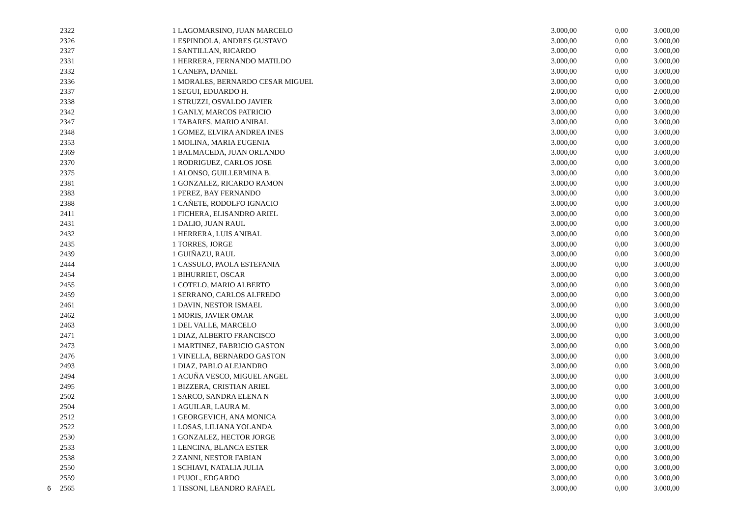| | 2322 | 1 | LAGOMARSINO, JUAN MARCELO | 3.000,00 | 0,00 | 3.000,00 |
| | 2326 | 1 | ESPINDOLA, ANDRES GUSTAVO | 3.000,00 | 0,00 | 3.000,00 |
| | 2327 | 1 | SANTILLAN, RICARDO | 3.000,00 | 0,00 | 3.000,00 |
| | 2331 | 1 | HERRERA, FERNANDO MATILDO | 3.000,00 | 0,00 | 3.000,00 |
| | 2332 | 1 | CANEPA, DANIEL | 3.000,00 | 0,00 | 3.000,00 |
| | 2336 | 1 | MORALES, BERNARDO CESAR MIGUEL | 3.000,00 | 0,00 | 3.000,00 |
| | 2337 | 1 | SEGUI, EDUARDO H. | 2.000,00 | 0,00 | 2.000,00 |
| | 2338 | 1 | STRUZZI, OSVALDO JAVIER | 3.000,00 | 0,00 | 3.000,00 |
| | 2342 | 1 | GANLY, MARCOS PATRICIO | 3.000,00 | 0,00 | 3.000,00 |
| | 2347 | 1 | TABARES, MARIO ANIBAL | 3.000,00 | 0,00 | 3.000,00 |
| | 2348 | 1 | GOMEZ, ELVIRA ANDREA INES | 3.000,00 | 0,00 | 3.000,00 |
| | 2353 | 1 | MOLINA, MARIA EUGENIA | 3.000,00 | 0,00 | 3.000,00 |
| | 2369 | 1 | BALMACEDA, JUAN ORLANDO | 3.000,00 | 0,00 | 3.000,00 |
| | 2370 | 1 | RODRIGUEZ, CARLOS JOSE | 3.000,00 | 0,00 | 3.000,00 |
| | 2375 | 1 | ALONSO, GUILLERMINA B. | 3.000,00 | 0,00 | 3.000,00 |
| | 2381 | 1 | GONZALEZ, RICARDO RAMON | 3.000,00 | 0,00 | 3.000,00 |
| | 2383 | 1 | PEREZ, BAY FERNANDO | 3.000,00 | 0,00 | 3.000,00 |
| | 2388 | 1 | CAÑETE, RODOLFO IGNACIO | 3.000,00 | 0,00 | 3.000,00 |
| | 2411 | 1 | FICHERA, ELISANDRO ARIEL | 3.000,00 | 0,00 | 3.000,00 |
| | 2431 | 1 | DALIO, JUAN RAUL | 3.000,00 | 0,00 | 3.000,00 |
| | 2432 | 1 | HERRERA, LUIS ANIBAL | 3.000,00 | 0,00 | 3.000,00 |
| | 2435 | 1 | TORRES, JORGE | 3.000,00 | 0,00 | 3.000,00 |
| | 2439 | 1 | GUIÑAZU, RAUL | 3.000,00 | 0,00 | 3.000,00 |
| | 2444 | 1 | CASSULO, PAOLA ESTEFANIA | 3.000,00 | 0,00 | 3.000,00 |
| | 2454 | 1 | BIHURRIET, OSCAR | 3.000,00 | 0,00 | 3.000,00 |
| | 2455 | 1 | COTELO, MARIO ALBERTO | 3.000,00 | 0,00 | 3.000,00 |
| | 2459 | 1 | SERRANO, CARLOS ALFREDO | 3.000,00 | 0,00 | 3.000,00 |
| | 2461 | 1 | DAVIN, NESTOR ISMAEL | 3.000,00 | 0,00 | 3.000,00 |
| | 2462 | 1 | MORIS, JAVIER OMAR | 3.000,00 | 0,00 | 3.000,00 |
| | 2463 | 1 | DEL VALLE, MARCELO | 3.000,00 | 0,00 | 3.000,00 |
| | 2471 | 1 | DIAZ, ALBERTO FRANCISCO | 3.000,00 | 0,00 | 3.000,00 |
| | 2473 | 1 | MARTINEZ, FABRICIO GASTON | 3.000,00 | 0,00 | 3.000,00 |
| | 2476 | 1 | VINELLA, BERNARDO GASTON | 3.000,00 | 0,00 | 3.000,00 |
| | 2493 | 1 | DIAZ, PABLO ALEJANDRO | 3.000,00 | 0,00 | 3.000,00 |
| | 2494 | 1 | ACUÑA VESCO, MIGUEL ANGEL | 3.000,00 | 0,00 | 3.000,00 |
| | 2495 | 1 | BIZZERA, CRISTIAN ARIEL | 3.000,00 | 0,00 | 3.000,00 |
| | 2502 | 1 | SARCO, SANDRA ELENA N | 3.000,00 | 0,00 | 3.000,00 |
| | 2504 | 1 | AGUILAR, LAURA M. | 3.000,00 | 0,00 | 3.000,00 |
| | 2512 | 1 | GEORGEVICH, ANA MONICA | 3.000,00 | 0,00 | 3.000,00 |
| | 2522 | 1 | LOSAS, LILIANA YOLANDA | 3.000,00 | 0,00 | 3.000,00 |
| | 2530 | 1 | GONZALEZ, HECTOR JORGE | 3.000,00 | 0,00 | 3.000,00 |
| | 2533 | 1 | LENCINA, BLANCA ESTER | 3.000,00 | 0,00 | 3.000,00 |
| | 2538 | 2 | ZANNI, NESTOR FABIAN | 3.000,00 | 0,00 | 3.000,00 |
| | 2550 | 1 | SCHIAVI, NATALIA JULIA | 3.000,00 | 0,00 | 3.000,00 |
| | 2559 | 1 | PUJOL, EDGARDO | 3.000,00 | 0,00 | 3.000,00 |
| 6 | 2565 | 1 | TISSONI, LEANDRO RAFAEL | 3.000,00 | 0,00 | 3.000,00 |